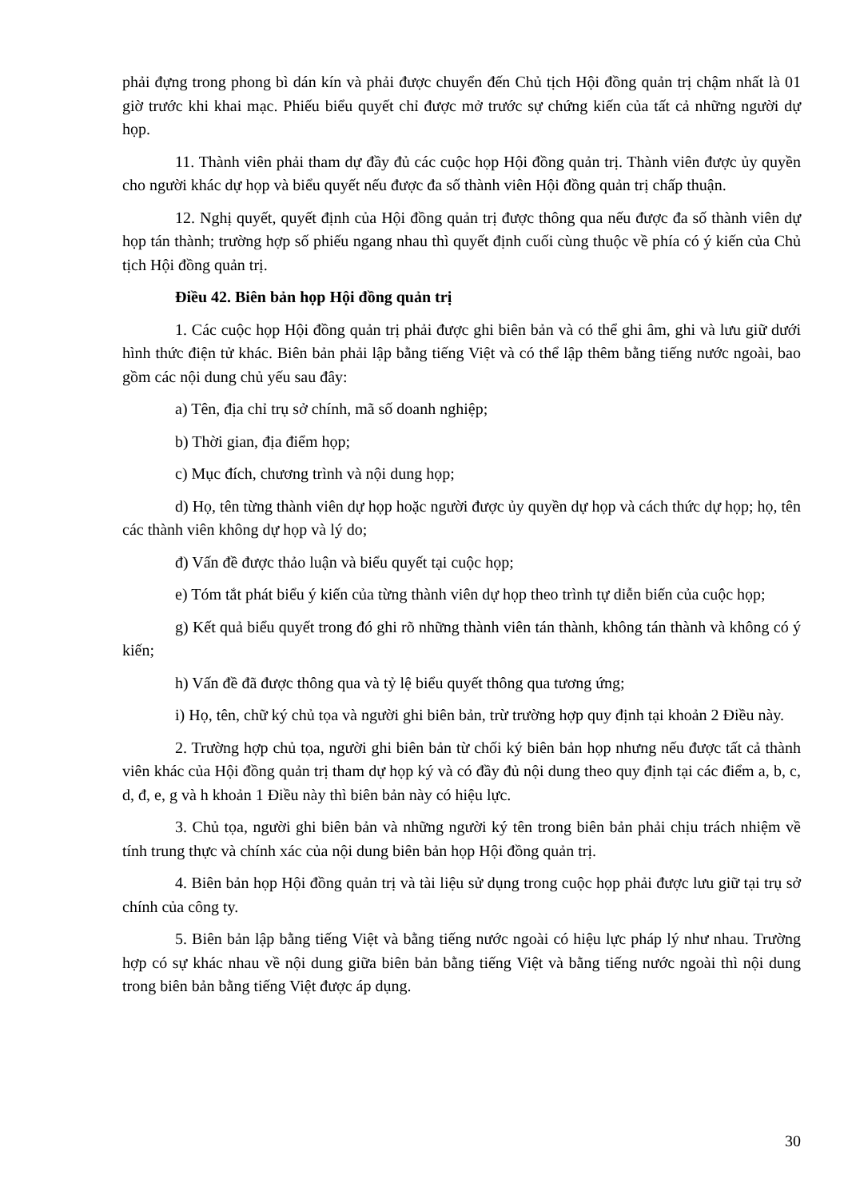phải đựng trong phong bì dán kín và phải được chuyển đến Chủ tịch Hội đồng quản trị chậm nhất là 01 giờ trước khi khai mạc. Phiếu biểu quyết chỉ được mở trước sự chứng kiến của tất cả những người dự họp.
11. Thành viên phải tham dự đầy đủ các cuộc họp Hội đồng quản trị. Thành viên được ủy quyền cho người khác dự họp và biểu quyết nếu được đa số thành viên Hội đồng quản trị chấp thuận.
12. Nghị quyết, quyết định của Hội đồng quản trị được thông qua nếu được đa số thành viên dự họp tán thành; trường hợp số phiếu ngang nhau thì quyết định cuối cùng thuộc về phía có ý kiến của Chủ tịch Hội đồng quản trị.
Điều 42. Biên bản họp Hội đồng quản trị
1. Các cuộc họp Hội đồng quản trị phải được ghi biên bản và có thể ghi âm, ghi và lưu giữ dưới hình thức điện tử khác. Biên bản phải lập bằng tiếng Việt và có thể lập thêm bằng tiếng nước ngoài, bao gồm các nội dung chủ yếu sau đây:
a) Tên, địa chỉ trụ sở chính, mã số doanh nghiệp;
b) Thời gian, địa điểm họp;
c) Mục đích, chương trình và nội dung họp;
d) Họ, tên từng thành viên dự họp hoặc người được ủy quyền dự họp và cách thức dự họp; họ, tên các thành viên không dự họp và lý do;
đ) Vấn đề được thảo luận và biểu quyết tại cuộc họp;
e) Tóm tắt phát biểu ý kiến của từng thành viên dự họp theo trình tự diễn biến của cuộc họp;
g) Kết quả biểu quyết trong đó ghi rõ những thành viên tán thành, không tán thành và không có ý kiến;
h) Vấn đề đã được thông qua và tỷ lệ biểu quyết thông qua tương ứng;
i) Họ, tên, chữ ký chủ tọa và người ghi biên bản, trừ trường hợp quy định tại khoản 2 Điều này.
2. Trường hợp chủ tọa, người ghi biên bản từ chối ký biên bản họp nhưng nếu được tất cả thành viên khác của Hội đồng quản trị tham dự họp ký và có đầy đủ nội dung theo quy định tại các điểm a, b, c, d, đ, e, g và h khoản 1 Điều này thì biên bản này có hiệu lực.
3. Chủ tọa, người ghi biên bản và những người ký tên trong biên bản phải chịu trách nhiệm về tính trung thực và chính xác của nội dung biên bản họp Hội đồng quản trị.
4. Biên bản họp Hội đồng quản trị và tài liệu sử dụng trong cuộc họp phải được lưu giữ tại trụ sở chính của công ty.
5. Biên bản lập bằng tiếng Việt và bằng tiếng nước ngoài có hiệu lực pháp lý như nhau. Trường hợp có sự khác nhau về nội dung giữa biên bản bằng tiếng Việt và bằng tiếng nước ngoài thì nội dung trong biên bản bằng tiếng Việt được áp dụng.
30